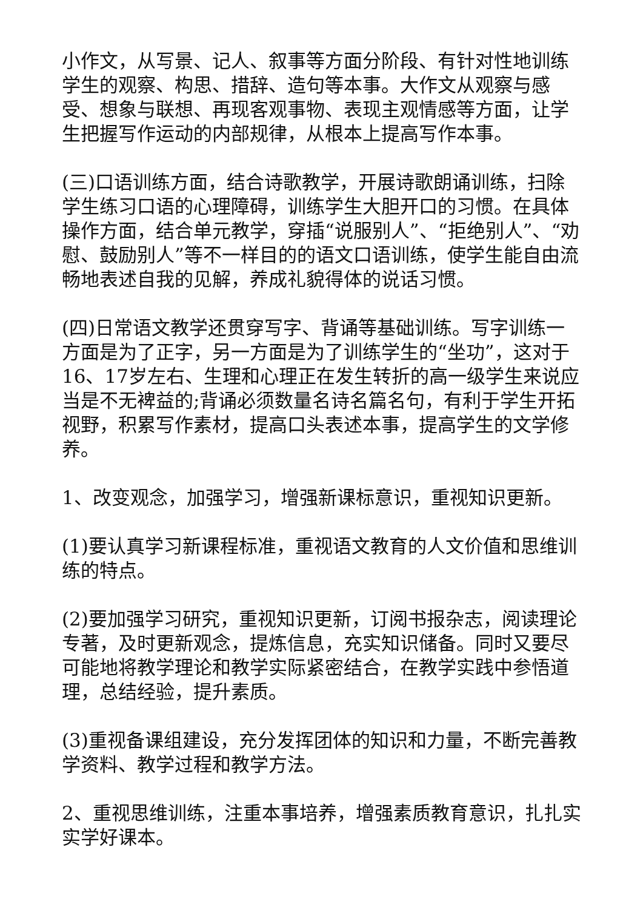小作文，从写景、记人、叙事等方面分阶段、有针对性地训练学生的观察、构思、措辞、造句等本事。大作文从观察与感受、想象与联想、再现客观事物、表现主观情感等方面，让学生把握写作运动的内部规律，从根本上提高写作本事。
(三)口语训练方面，结合诗歌教学，开展诗歌朗诵训练，扫除学生练习口语的心理障碍，训练学生大胆开口的习惯。在具体操作方面，结合单元教学，穿插“说服别人”、“拒绝别人”、“劝慰、鼓励别人”等不一样目的的语文口语训练，使学生能自由流畅地表述自我的见解，养成礼貌得体的说话习惯。
(四)日常语文教学还贯穿写字、背诵等基础训练。写字训练一方面是为了正字，另一方面是为了训练学生的“坐功”，这对于16、17岁左右、生理和心理正在发生转折的高一级学生来说应当是不无裨益的;背诵必须数量名诗名篇名句，有利于学生开拓视野，积累写作素材，提高口头表述本事，提高学生的文学修养。
1、改变观念，加强学习，增强新课标意识，重视知识更新。
(1)要认真学习新课程标准，重视语文教育的人文价值和思维训练的特点。
(2)要加强学习研究，重视知识更新，订阅书报杂志，阅读理论专著，及时更新观念，提炼信息，充实知识储备。同时又要尽可能地将教学理论和教学实际紧密结合，在教学实践中参悟道理，总结经验，提升素质。
(3)重视备课组建设，充分发挥团体的知识和力量，不断完善教学资料、教学过程和教学方法。
2、重视思维训练，注重本事培养，增强素质教育意识，扎扎实实学好课本。